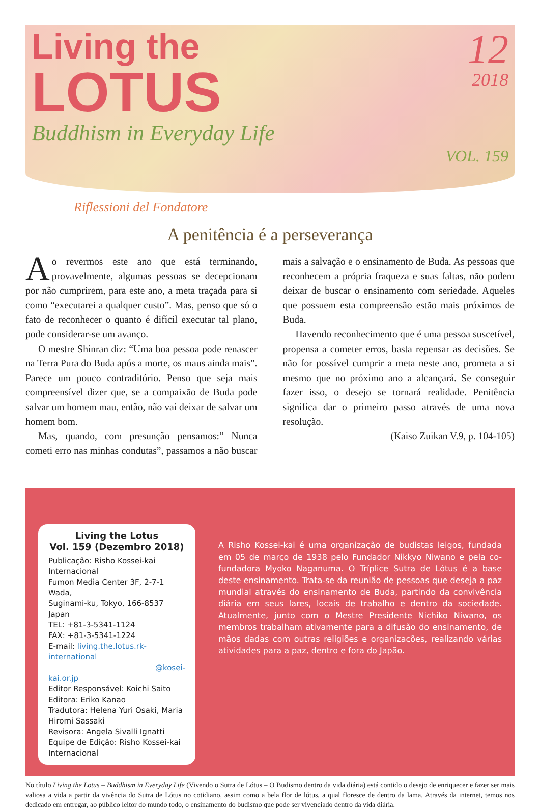Living the
LOTUS
Buddhism in Everyday Life
12
2018
VOL. 159
Riflessioni del Fondatore
A penitência é a perseverança
Ao revermos este ano que está terminando, provavelmente, algumas pessoas se decepcionam por não cumprirem, para este ano, a meta traçada para si como “executarei a qualquer custo”. Mas, penso que só o fato de reconhecer o quanto é difícil executar tal plano, pode considerar-se um avanço.
O mestre Shinran diz: “Uma boa pessoa pode renascer na Terra Pura do Buda após a morte, os maus ainda mais”. Parece um pouco contraditório. Penso que seja mais compreensível dizer que, se a compaixão de Buda pode salvar um homem mau, então, não vai deixar de salvar um homem bom.
Mas, quando, com presunção pensamos:” Nunca cometi erro nas minhas condutas”, passamos a não buscar mais a salvação e o ensinamento de Buda. As pessoas que reconhecem a própria fraqueza e suas faltas, não podem deixar de buscar o ensinamento com seriedade. Aqueles que possuem esta compreensão estão mais próximos de Buda.
Havendo reconhecimento que é uma pessoa suscetível, propensa a cometer erros, basta repensar as decisões. Se não for possível cumprir a meta neste ano, prometa a si mesmo que no próximo ano a alcançará. Se conseguir fazer isso, o desejo se tornará realidade. Penitência significa dar o primeiro passo através de uma nova resolução.
(Kaiso Zuikan V.9, p. 104-105)
Living the Lotus
Vol. 159 (Dezembro 2018)
Publicação: Risho Kossei-kai Internacional
Fumon Media Center 3F, 2-7-1 Wada,
Suginami-ku, Tokyo, 166-8537 Japan
TEL: +81-3-5341-1124
FAX: +81-3-5341-1224
E-mail: living.the.lotus.rk-international
@kosei-kai.or.jp
Editor Responsável: Koichi Saito
Editora: Eriko Kanao
Tradutora: Helena Yuri Osaki, Maria Hiromi Sassaki
Revisora: Angela Sivalli Ignatti
Equipe de Edição: Risho Kossei-kai Internacional
A Risho Kossei-kai é uma organização de budistas leigos, fundada em 05 de março de 1938 pelo Fundador Nikkyo Niwano e pela co-fundadora Myoko Naganuma. O Tríplice Sutra de Lótus é a base deste ensinamento. Trata-se da reunião de pessoas que deseja a paz mundial através do ensinamento de Buda, partindo da convivência diária em seus lares, locais de trabalho e dentro da sociedade. Atualmente, junto com o Mestre Presidente Nichiko Niwano, os membros trabalham ativamente para a difusão do ensinamento, de mãos dadas com outras religiões e organizações, realizando várias atividades para a paz, dentro e fora do Japão.
No título Living the Lotus – Buddhism in Everyday Life (Vivendo o Sutra de Lótus – O Budismo dentro da vida diária) está contido o desejo de enriquecer e fazer ser mais valiosa a vida a partir da vivência do Sutra de Lótus no cotidiano, assim como a bela flor de lótus, a qual floresce de dentro da lama. Através da internet, temos nos dedicado em entregar, ao público leitor do mundo todo, o ensinamento do budismo que pode ser vivenciado dentro da vida diária.